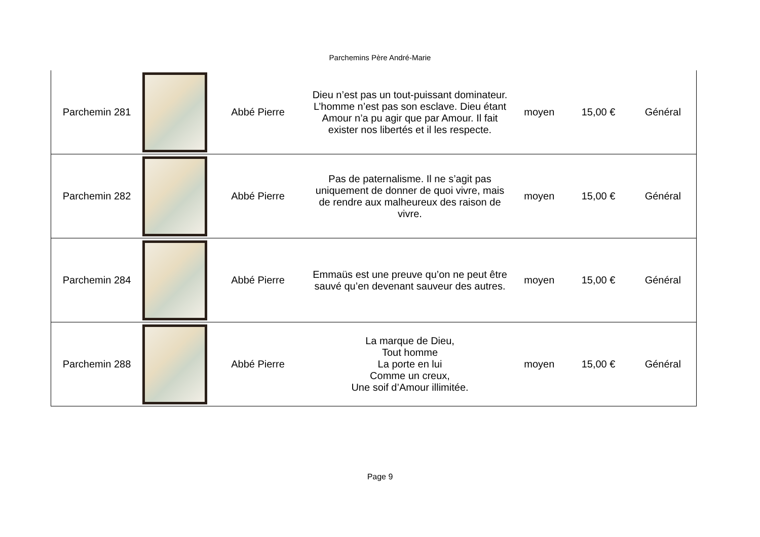Parchemins Père André-Marie
| Parchemin 281 | | Abbé Pierre | Dieu n’est pas un tout-puissant dominateur. L’homme n’est pas son esclave. Dieu étant Amour n’a pu agir que par Amour. Il fait exister nos libertés et il les respecte. | moyen | 15,00 € | Général |
| Parchemin 282 | | Abbé Pierre | Pas de paternalisme. Il ne s’agit pas uniquement de donner de quoi vivre, mais de rendre aux malheureux des raison de vivre. | moyen | 15,00 € | Général |
| Parchemin 284 | | Abbé Pierre | Emmaüs est une preuve qu’on ne peut être sauvé qu’en devenant sauveur des autres. | moyen | 15,00 € | Général |
| Parchemin 288 | | Abbé Pierre | La marque de Dieu, Tout homme La porte en lui Comme un creux, Une soif d’Amour illimitée. | moyen | 15,00 € | Général |
Page 9